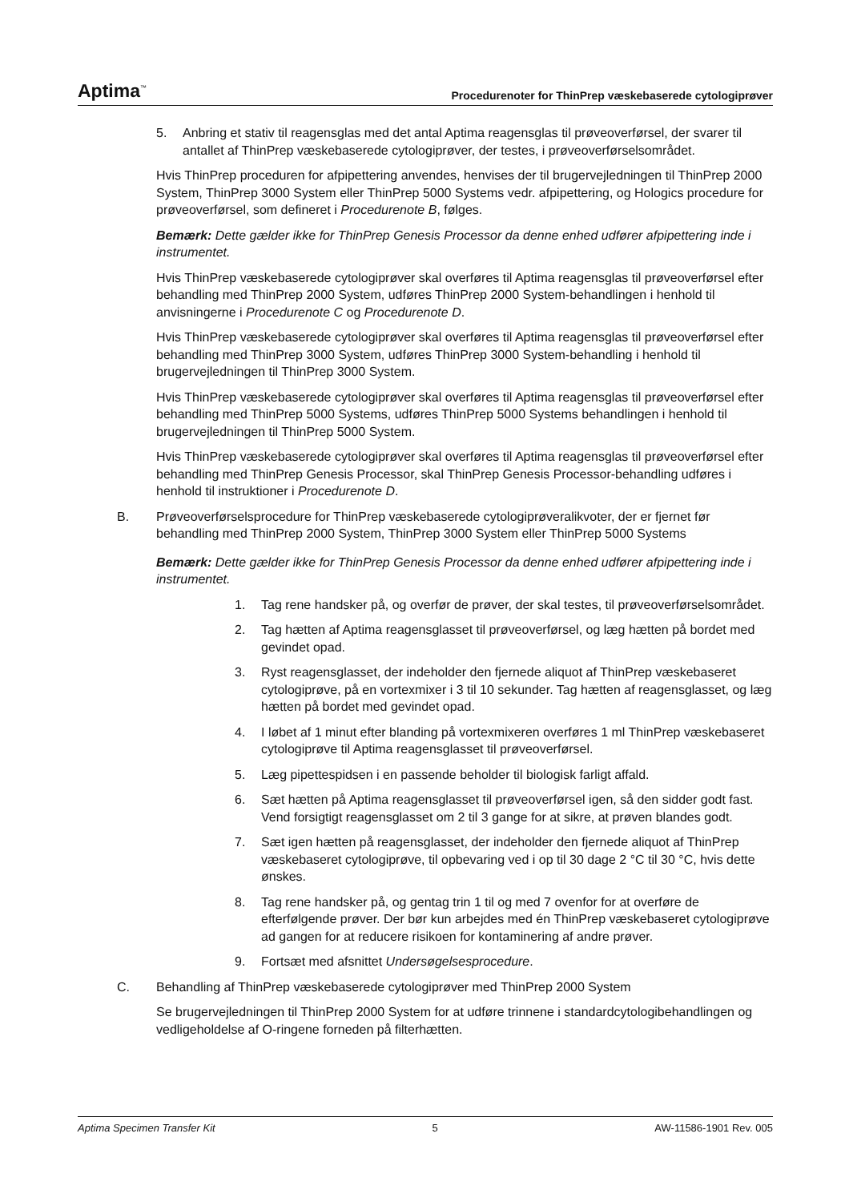Aptima<sup>™</sup> Procedurenoter for ThinPrep væskebaserede cytologiprøver
5. Anbring et stativ til reagensglas med det antal Aptima reagensglas til prøveoverførsel, der svarer til antallet af ThinPrep væskebaserede cytologiprøver, der testes, i prøveoverførselsområdet.
Hvis ThinPrep proceduren for afpipettering anvendes, henvises der til brugervejledningen til ThinPrep 2000 System, ThinPrep 3000 System eller ThinPrep 5000 Systems vedr. afpipettering, og Hologics procedure for prøveoverførsel, som defineret i Procedurenote B, følges.
Bemærk: Dette gælder ikke for ThinPrep Genesis Processor da denne enhed udfører afpipettering inde i instrumentet.
Hvis ThinPrep væskebaserede cytologiprøver skal overføres til Aptima reagensglas til prøveoverførsel efter behandling med ThinPrep 2000 System, udføres ThinPrep 2000 System-behandlingen i henhold til anvisningerne i Procedurenote C og Procedurenote D.
Hvis ThinPrep væskebaserede cytologiprøver skal overføres til Aptima reagensglas til prøveoverførsel efter behandling med ThinPrep 3000 System, udføres ThinPrep 3000 System-behandling i henhold til brugervejledningen til ThinPrep 3000 System.
Hvis ThinPrep væskebaserede cytologiprøver skal overføres til Aptima reagensglas til prøveoverførsel efter behandling med ThinPrep 5000 Systems, udføres ThinPrep 5000 Systems behandlingen i henhold til brugervejledningen til ThinPrep 5000 System.
Hvis ThinPrep væskebaserede cytologiprøver skal overføres til Aptima reagensglas til prøveoverførsel efter behandling med ThinPrep Genesis Processor, skal ThinPrep Genesis Processor-behandling udføres i henhold til instruktioner i Procedurenote D.
B. Prøveoverførselsprocedure for ThinPrep væskebaserede cytologiprøveralikvoter, der er fjernet før behandling med ThinPrep 2000 System, ThinPrep 3000 System eller ThinPrep 5000 Systems
Bemærk: Dette gælder ikke for ThinPrep Genesis Processor da denne enhed udfører afpipettering inde i instrumentet.
1. Tag rene handsker på, og overfør de prøver, der skal testes, til prøveoverførselsområdet.
2. Tag hætten af Aptima reagensglasset til prøveoverførsel, og læg hætten på bordet med gevindet opad.
3. Ryst reagensglasset, der indeholder den fjernede aliquot af ThinPrep væskebaseret cytologiprøve, på en vortexmixer i 3 til 10 sekunder. Tag hætten af reagensglasset, og læg hætten på bordet med gevindet opad.
4. I løbet af 1 minut efter blanding på vortexmixeren overføres 1 ml ThinPrep væskebaseret cytologiprøve til Aptima reagensglasset til prøveoverførsel.
5. Læg pipettespidsen i en passende beholder til biologisk farligt affald.
6. Sæt hætten på Aptima reagensglasset til prøveoverførsel igen, så den sidder godt fast. Vend forsigtigt reagensglasset om 2 til 3 gange for at sikre, at prøven blandes godt.
7. Sæt igen hætten på reagensglasset, der indeholder den fjernede aliquot af ThinPrep væskebaseret cytologiprøve, til opbevaring ved i op til 30 dage 2 °C til 30 °C, hvis dette ønskes.
8. Tag rene handsker på, og gentag trin 1 til og med 7 ovenfor for at overføre de efterfølgende prøver. Der bør kun arbejdes med én ThinPrep væskebaseret cytologiprøve ad gangen for at reducere risikoen for kontaminering af andre prøver.
9. Fortsæt med afsnittet Undersøgelsesprocedure.
C. Behandling af ThinPrep væskebaserede cytologiprøver med ThinPrep 2000 System
Se brugervejledningen til ThinPrep 2000 System for at udføre trinnene i standardcytologibehandlingen og vedligeholdelse af O-ringene forneden på filterhætten.
Aptima Specimen Transfer Kit 5 AW-11586-1901 Rev. 005